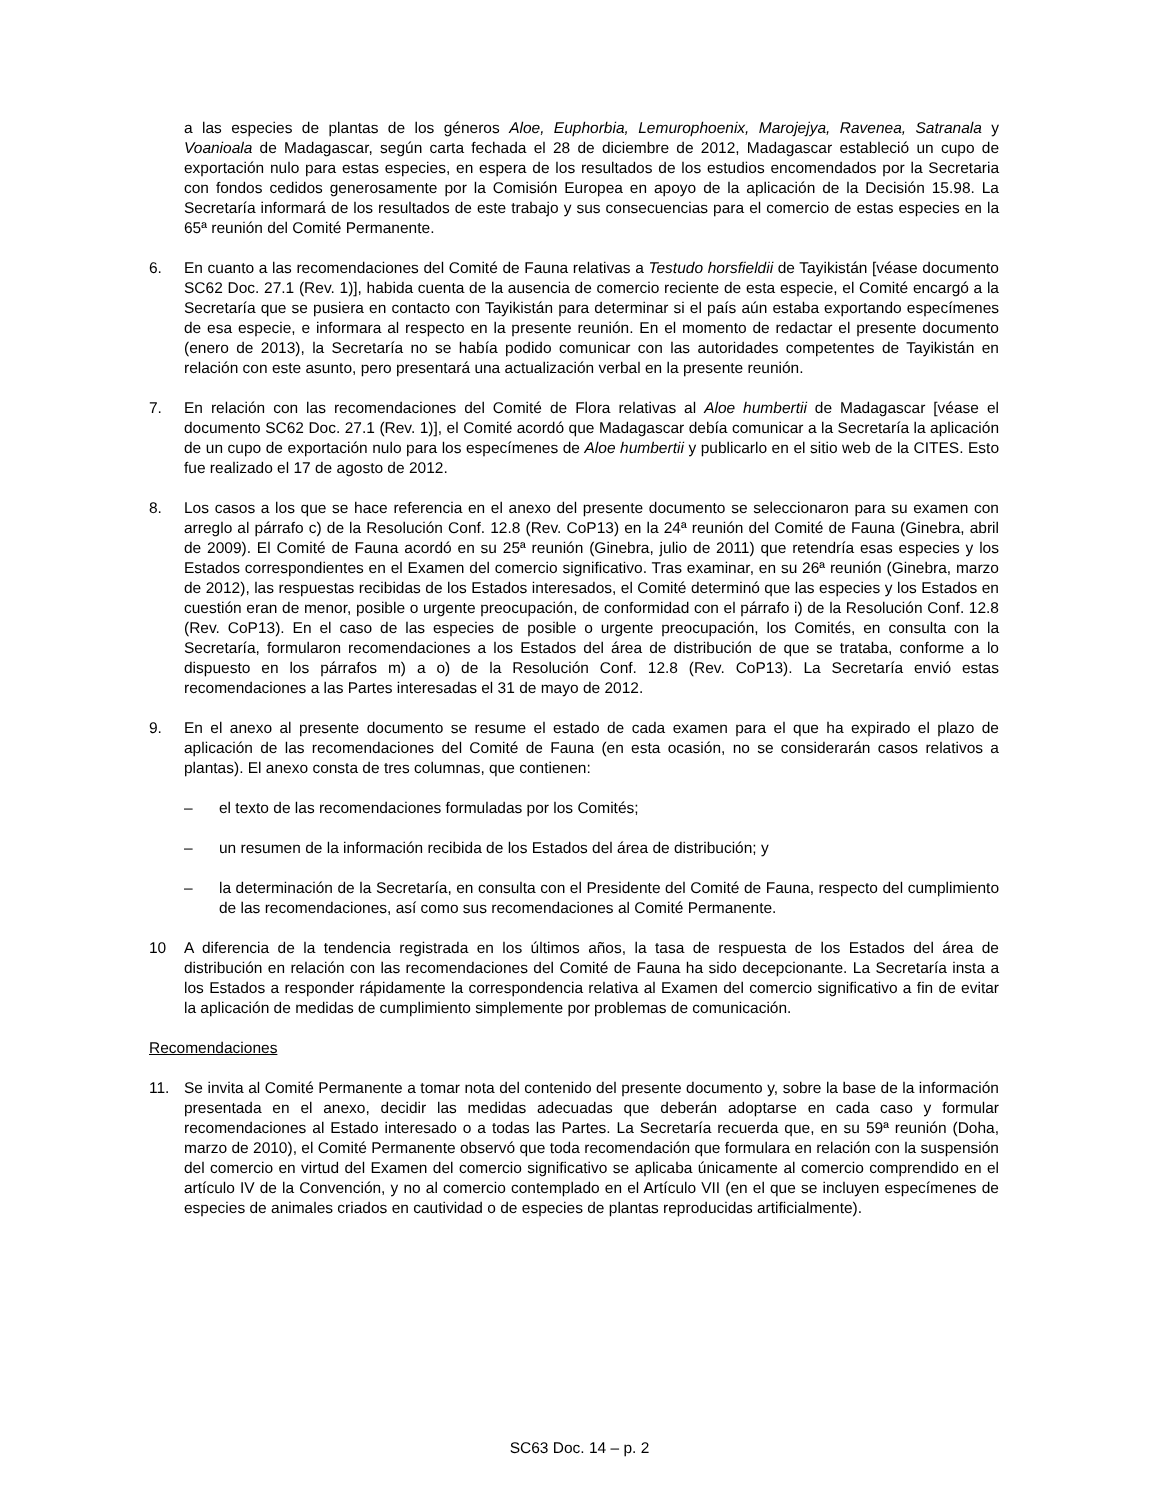a las especies de plantas de los géneros Aloe, Euphorbia, Lemurophoenix, Marojejya, Ravenea, Satranala y Voanioala de Madagascar, según carta fechada el 28 de diciembre de 2012, Madagascar estableció un cupo de exportación nulo para estas especies, en espera de los resultados de los estudios encomendados por la Secretaria con fondos cedidos generosamente por la Comisión Europea en apoyo de la aplicación de la Decisión 15.98. La Secretaría informará de los resultados de este trabajo y sus consecuencias para el comercio de estas especies en la 65ª reunión del Comité Permanente.
6. En cuanto a las recomendaciones del Comité de Fauna relativas a Testudo horsfieldii de Tayikistán [véase documento SC62 Doc. 27.1 (Rev. 1)], habida cuenta de la ausencia de comercio reciente de esta especie, el Comité encargó a la Secretaría que se pusiera en contacto con Tayikistán para determinar si el país aún estaba exportando especímenes de esa especie, e informara al respecto en la presente reunión. En el momento de redactar el presente documento (enero de 2013), la Secretaría no se había podido comunicar con las autoridades competentes de Tayikistán en relación con este asunto, pero presentará una actualización verbal en la presente reunión.
7. En relación con las recomendaciones del Comité de Flora relativas al Aloe humbertii de Madagascar [véase el documento SC62 Doc. 27.1 (Rev. 1)], el Comité acordó que Madagascar debía comunicar a la Secretaría la aplicación de un cupo de exportación nulo para los especímenes de Aloe humbertii y publicarlo en el sitio web de la CITES. Esto fue realizado el 17 de agosto de 2012.
8. Los casos a los que se hace referencia en el anexo del presente documento se seleccionaron para su examen con arreglo al párrafo c) de la Resolución Conf. 12.8 (Rev. CoP13) en la 24ª reunión del Comité de Fauna (Ginebra, abril de 2009). El Comité de Fauna acordó en su 25ª reunión (Ginebra, julio de 2011) que retendría esas especies y los Estados correspondientes en el Examen del comercio significativo. Tras examinar, en su 26ª reunión (Ginebra, marzo de 2012), las respuestas recibidas de los Estados interesados, el Comité determinó que las especies y los Estados en cuestión eran de menor, posible o urgente preocupación, de conformidad con el párrafo i) de la Resolución Conf. 12.8 (Rev. CoP13). En el caso de las especies de posible o urgente preocupación, los Comités, en consulta con la Secretaría, formularon recomendaciones a los Estados del área de distribución de que se trataba, conforme a lo dispuesto en los párrafos m) a o) de la Resolución Conf. 12.8 (Rev. CoP13). La Secretaría envió estas recomendaciones a las Partes interesadas el 31 de mayo de 2012.
9. En el anexo al presente documento se resume el estado de cada examen para el que ha expirado el plazo de aplicación de las recomendaciones del Comité de Fauna (en esta ocasión, no se considerarán casos relativos a plantas). El anexo consta de tres columnas, que contienen:
– el texto de las recomendaciones formuladas por los Comités;
– un resumen de la información recibida de los Estados del área de distribución; y
– la determinación de la Secretaría, en consulta con el Presidente del Comité de Fauna, respecto del cumplimiento de las recomendaciones, así como sus recomendaciones al Comité Permanente.
10 A diferencia de la tendencia registrada en los últimos años, la tasa de respuesta de los Estados del área de distribución en relación con las recomendaciones del Comité de Fauna ha sido decepcionante. La Secretaría insta a los Estados a responder rápidamente la correspondencia relativa al Examen del comercio significativo a fin de evitar la aplicación de medidas de cumplimiento simplemente por problemas de comunicación.
Recomendaciones
11. Se invita al Comité Permanente a tomar nota del contenido del presente documento y, sobre la base de la información presentada en el anexo, decidir las medidas adecuadas que deberán adoptarse en cada caso y formular recomendaciones al Estado interesado o a todas las Partes. La Secretaría recuerda que, en su 59ª reunión (Doha, marzo de 2010), el Comité Permanente observó que toda recomendación que formulara en relación con la suspensión del comercio en virtud del Examen del comercio significativo se aplicaba únicamente al comercio comprendido en el artículo IV de la Convención, y no al comercio contemplado en el Artículo VII (en el que se incluyen especímenes de especies de animales criados en cautividad o de especies de plantas reproducidas artificialmente).
SC63 Doc. 14 – p. 2